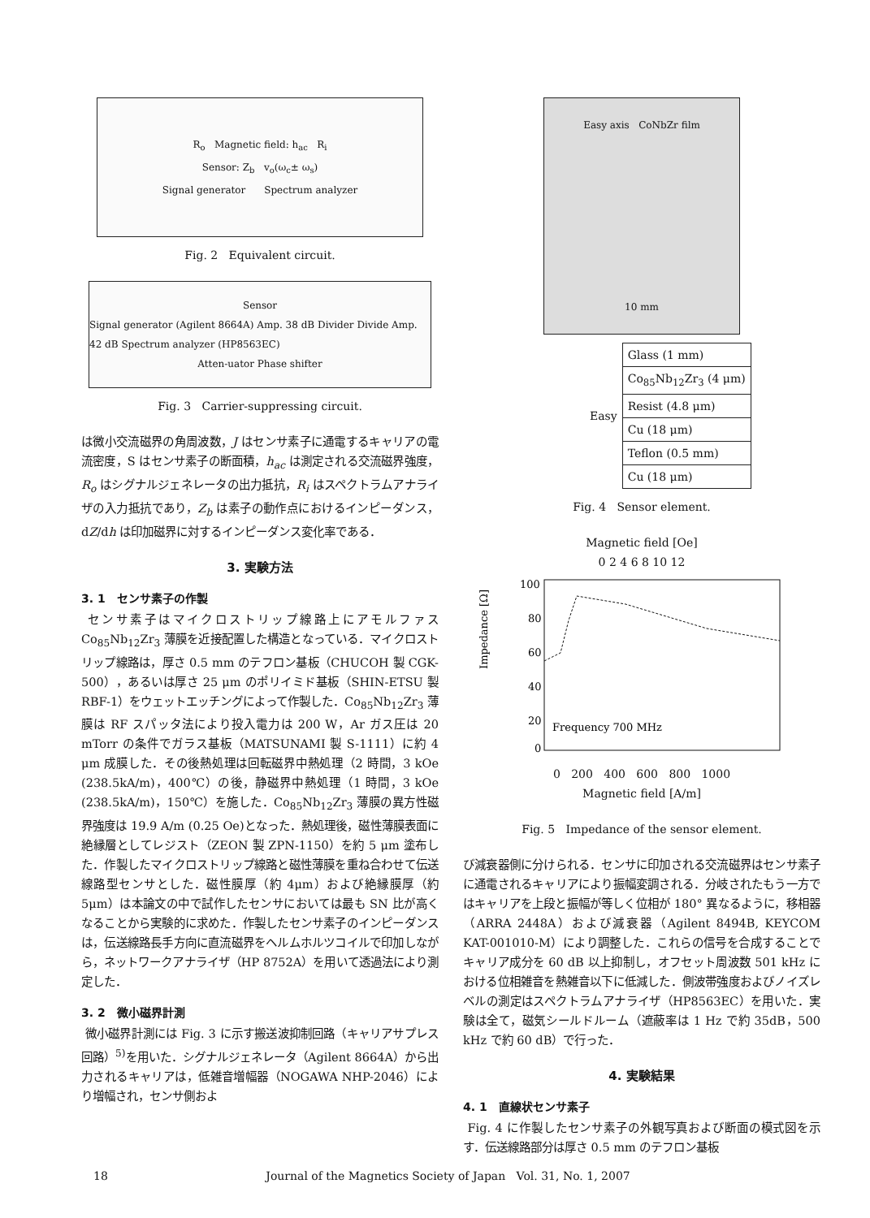R<sub>o</sub> Magnetic field: h<sub>ac</sub> R<sub>i</sub>
Sensor: Z<sub>b</sub> v<sub>o</sub>(ω<sub>c</sub>± ω<sub>s</sub>)
Signal generator Spectrum analyzer
Fig. 2 Equivalent circuit.
Sensor
Signal generator (Agilent 8664A) Amp. 38 dB Divider Divide Amp. 42 dB Spectrum analyzer (HP8563EC)
Atten-uator Phase shifter
Fig. 3 Carrier-suppressing circuit.
は微小交流磁界の角周波数，J はセンサ素子に通電するキャリアの電流密度，S はセンサ素子の断面積，h<sub>ac</sub> は測定される交流磁界強度，R<sub>o</sub> はシグナルジェネレータの出力抵抗，R<sub>i</sub> はスペクトラムアナライザの入力抵抗であり，Z<sub>b</sub> は素子の動作点におけるインピーダンス，dZ/dh は印加磁界に対するインピーダンス変化率である．
3. 実験方法
3. 1 センサ素子の作製
センサ素子はマイクロストリップ線路上にアモルファス Co<sub>85</sub>Nb<sub>12</sub>Zr<sub>3</sub> 薄膜を近接配置した構造となっている．マイクロストリップ線路は，厚さ 0.5 mm のテフロン基板（CHUCOH 製 CGK-500），あるいは厚さ 25 μm のポリイミド基板（SHIN-ETSU 製 RBF-1）をウェットエッチングによって作製した．Co<sub>85</sub>Nb<sub>12</sub>Zr<sub>3</sub> 薄膜は RF スパッタ法により投入電力は 200 W，Ar ガス圧は 20 mTorr の条件でガラス基板（MATSUNAMI 製 S-1111）に約 4 μm 成膜した．その後熱処理は回転磁界中熱処理（2 時間，3 kOe (238.5kA/m)，400℃）の後，静磁界中熱処理（1 時間，3 kOe (238.5kA/m)，150℃）を施した．Co<sub>85</sub>Nb<sub>12</sub>Zr<sub>3</sub> 薄膜の異方性磁界強度は 19.9 A/m (0.25 Oe)となった．熱処理後，磁性薄膜表面に絶縁層としてレジスト（ZEON 製 ZPN-1150）を約 5 μm 塗布した．作製したマイクロストリップ線路と磁性薄膜を重ね合わせて伝送線路型センサとした．磁性膜厚（約 4μm）および絶縁膜厚（約 5μm）は本論文の中で試作したセンサにおいては最も SN 比が高くなることから実験的に求めた．作製したセンサ素子のインピーダンスは，伝送線路長手方向に直流磁界をヘルムホルツコイルで印加しながら，ネットワークアナライザ（HP 8752A）を用いて透過法により測定した．
3. 2 微小磁界計測
微小磁界計測には Fig. 3 に示す搬送波抑制回路（キャリアサプレス回路）<sup>5)</sup>を用いた．シグナルジェネレータ（Agilent 8664A）から出力されるキャリアは，低雑音増幅器（NOGAWA NHP-2046）により増幅され，センサ側およ
Easy axis CoNbZr film
10 mm
| Easy | Glass (1 mm) |
| | Co<sub>85</sub>Nb<sub>12</sub>Zr<sub>3</sub> (4 μm) |
| | Resist (4.8 μm) |
| | Cu (18 μm) |
| | Teflon (0.5 mm) |
| | Cu (18 μm) |
Fig. 4 Sensor element.
Magnetic field [Oe]
0 2 4 6 8 10 12
Impedance [Ω]
100
80
60
40
20
0
Frequency 700 MHz
0 200 400 600 800 1000
Magnetic field [A/m]
Fig. 5 Impedance of the sensor element.
び減衰器側に分けられる．センサに印加される交流磁界はセンサ素子に通電されるキャリアにより振幅変調される．分岐されたもう一方ではキャリアを上段と振幅が等しく位相が 180° 異なるように，移相器（ARRA 2448A）および減衰器（Agilent 8494B, KEYCOM KAT-001010-M）により調整した．これらの信号を合成することでキャリア成分を 60 dB 以上抑制し，オフセット周波数 501 kHz における位相雑音を熱雑音以下に低減した．側波帯強度およびノイズレベルの測定はスペクトラムアナライザ（HP8563EC）を用いた．実験は全て，磁気シールドルーム（遮蔽率は 1 Hz で約 35dB，500 kHz で約 60 dB）で行った．
4. 実験結果
4. 1 直線状センサ素子
Fig. 4 に作製したセンサ素子の外観写真および断面の模式図を示す．伝送線路部分は厚さ 0.5 mm のテフロン基板
18 Journal of the Magnetics Society of Japan Vol. 31, No. 1, 2007